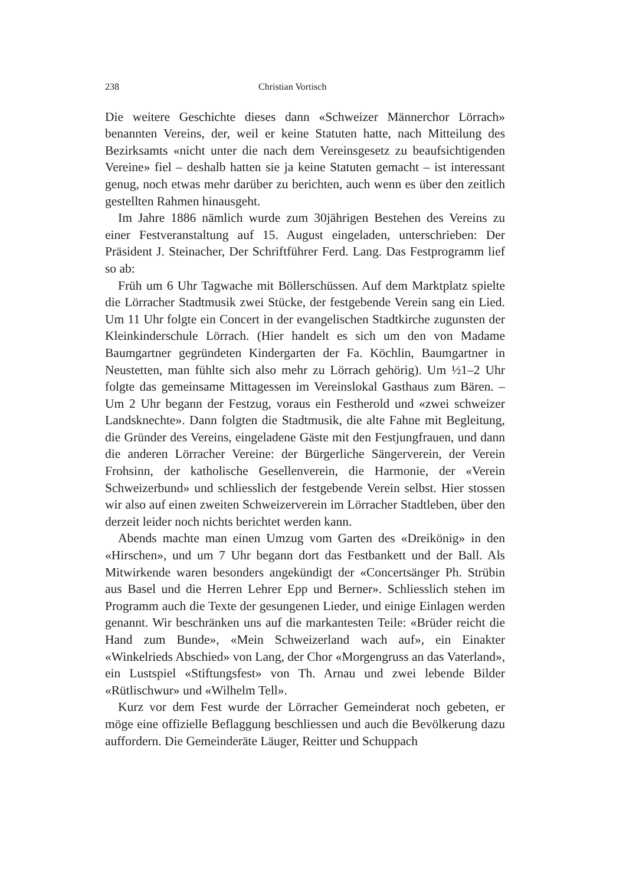238 Christian Vortisch
Die weitere Geschichte dieses dann «Schweizer Männerchor Lörrach» benannten Vereins, der, weil er keine Statuten hatte, nach Mitteilung des Bezirksamts «nicht unter die nach dem Vereinsgesetz zu beaufsichtigenden Vereine» fiel – deshalb hatten sie ja keine Statuten gemacht – ist interessant genug, noch etwas mehr darüber zu berichten, auch wenn es über den zeitlich gestellten Rahmen hinausgeht.
Im Jahre 1886 nämlich wurde zum 30jährigen Bestehen des Vereins zu einer Festveranstaltung auf 15. August eingeladen, unterschrieben: Der Präsident J. Steinacher, Der Schriftführer Ferd. Lang. Das Festprogramm lief so ab:
Früh um 6 Uhr Tagwache mit Böllerschüssen. Auf dem Marktplatz spielte die Lörracher Stadtmusik zwei Stücke, der festgebende Verein sang ein Lied. Um 11 Uhr folgte ein Concert in der evangelischen Stadtkirche zugunsten der Kleinkinderschule Lörrach. (Hier handelt es sich um den von Madame Baumgartner gegründeten Kindergarten der Fa. Köchlin, Baumgartner in Neustetten, man fühlte sich also mehr zu Lörrach gehörig). Um ½1–2 Uhr folgte das gemeinsame Mittagessen im Vereinslokal Gasthaus zum Bären. – Um 2 Uhr begann der Festzug, voraus ein Festherold und «zwei schweizer Landsknechte». Dann folgten die Stadtmusik, die alte Fahne mit Begleitung, die Gründer des Vereins, eingeladene Gäste mit den Festjungfrauen, und dann die anderen Lörracher Vereine: der Bürgerliche Sängerverein, der Verein Frohsinn, der katholische Gesellenverein, die Harmonie, der «Verein Schweizerbund» und schliesslich der festgebende Verein selbst. Hier stossen wir also auf einen zweiten Schweizerverein im Lörracher Stadtleben, über den derzeit leider noch nichts berichtet werden kann.
Abends machte man einen Umzug vom Garten des «Dreikönig» in den «Hirschen», und um 7 Uhr begann dort das Festbankett und der Ball. Als Mitwirkende waren besonders angekündigt der «Concertsänger Ph. Strübin aus Basel und die Herren Lehrer Epp und Berner». Schliesslich stehen im Programm auch die Texte der gesungenen Lieder, und einige Einlagen werden genannt. Wir beschränken uns auf die markantesten Teile: «Brüder reicht die Hand zum Bunde», «Mein Schweizerland wach auf», ein Einakter «Winkelrieds Abschied» von Lang, der Chor «Morgengruss an das Vaterland», ein Lustspiel «Stiftungsfest» von Th. Arnau und zwei lebende Bilder «Rütlischwur» und «Wilhelm Tell».
Kurz vor dem Fest wurde der Lörracher Gemeinderat noch gebeten, er möge eine offizielle Beflaggung beschliessen und auch die Bevölkerung dazu auffordern. Die Gemeinderäte Läuger, Reitter und Schuppach